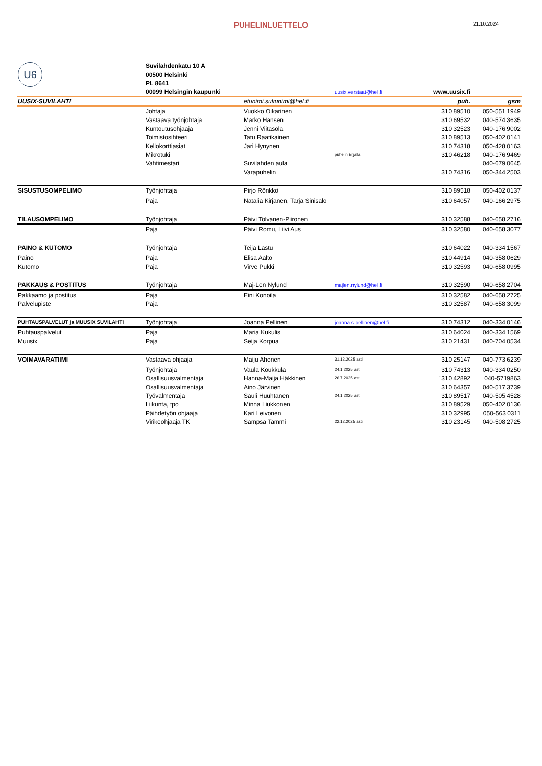PUHELINLUETTELO
21.10.2024
| U6 | Suvilahdenkatu 10 A | | | | |
| | 00500 Helsinki | | | | |
| | PL 8641 | | | | |
| | 00099 Helsingin kaupunki | | uusix.verstaat@hel.fi | www.uusix.fi | |
| UUSIX-SUVILAHTI | | etunimi.sukunimi@hel.fi | | puh. | gsm |
| | Johtaja | Vuokko Oikarinen | | 310 89510 | 050-551 1949 |
| | Vastaava työnjohtaja | Marko Hansen | | 310 69532 | 040-574 3635 |
| | Kuntoutusohjaaja | Jenni Viitasola | | 310 32523 | 040-176 9002 |
| | Toimistosihteeri | Tatu Raatikainen | | 310 89513 | 050-402 0141 |
| | Kellokorttiasiat | Jari Hynynen | | 310 74318 | 050-428 0163 |
| | Mikrotuki | | puhelin Erjalla | 310 46218 | 040-176 9469 |
| | Vahtimestari | Suvilahden aula | | | 040-679 0645 |
| | | Varapuhelin | | 310 74316 | 050-344 2503 |
| SISUSTUSOMPELIMO | Työnjohtaja | Pirjo Rönkkö | | 310 89518 | 050-402 0137 |
| | Paja | Natalia Kirjanen, Tarja Sinisalo | | 310 64057 | 040-166 2975 |
| TILAUSOMPELIMO | Työnjohtaja | Päivi Tolvanen-Piironen | | 310 32588 | 040-658 2716 |
| | Paja | Päivi Romu, Liivi Aus | | 310 32580 | 040-658 3077 |
| PAINO & KUTOMO | Työnjohtaja | Teija Lastu | | 310 64022 | 040-334 1567 |
| Paino | Paja | Elisa Aalto | | 310 44914 | 040-358 0629 |
| Kutomo | Paja | Virve Pukki | | 310 32593 | 040-658 0995 |
| PAKKAUS & POSTITUS | Työnjohtaja | Maj-Len Nylund | majlen.nylund@hel.fi | 310 32590 | 040-658 2704 |
| Pakkaamo ja postitus | Paja | Eini Konoila | | 310 32582 | 040-658 2725 |
| Palvelupiste | Paja | | | 310 32587 | 040-658 3099 |
| PUHTAUSPALVELUT ja MUUSIX SUVILAHTI | Työnjohtaja | Joanna Pellinen | joanna.s.pellinen@hel.fi | 310 74312 | 040-334 0146 |
| Puhtauspalvelut | Paja | Maria Kukulis | | 310 64024 | 040-334 1569 |
| Muusix | Paja | Seija Korpua | | 310 21431 | 040-704 0534 |
| VOIMAVARATIIMI | Vastaava ohjaaja | Maiju Ahonen | 31.12.2025 asti | 310 25147 | 040-773 6239 |
| | Työnjohtaja | Vaula Koukkula | 24.1.2025 asti | 310 74313 | 040-334 0250 |
| | Osallisuusvalmentaja | Hanna-Maija Häkkinen | 26.7.2025 asti | ´310 42892 | 040-5719863 |
| | Osallisuusvalmentaja | Aino Järvinen | | 310 64357 | 040-517 3739 |
| | Työvalmentaja | Sauli Huuhtanen | 24.1.2025 asti | 310 89517 | 040-505 4528 |
| | Liikunta, tpo | Minna Liukkonen | | 310 89529 | 050-402 0136 |
| | Päihdetyön ohjaaja | Kari Leivonen | | 310 32995 | 050-563 0311 |
| | Virikeohjaaja TK | Sampsa Tammi | 22.12.2025 asti | 310 23145 | 040-508 2725 |